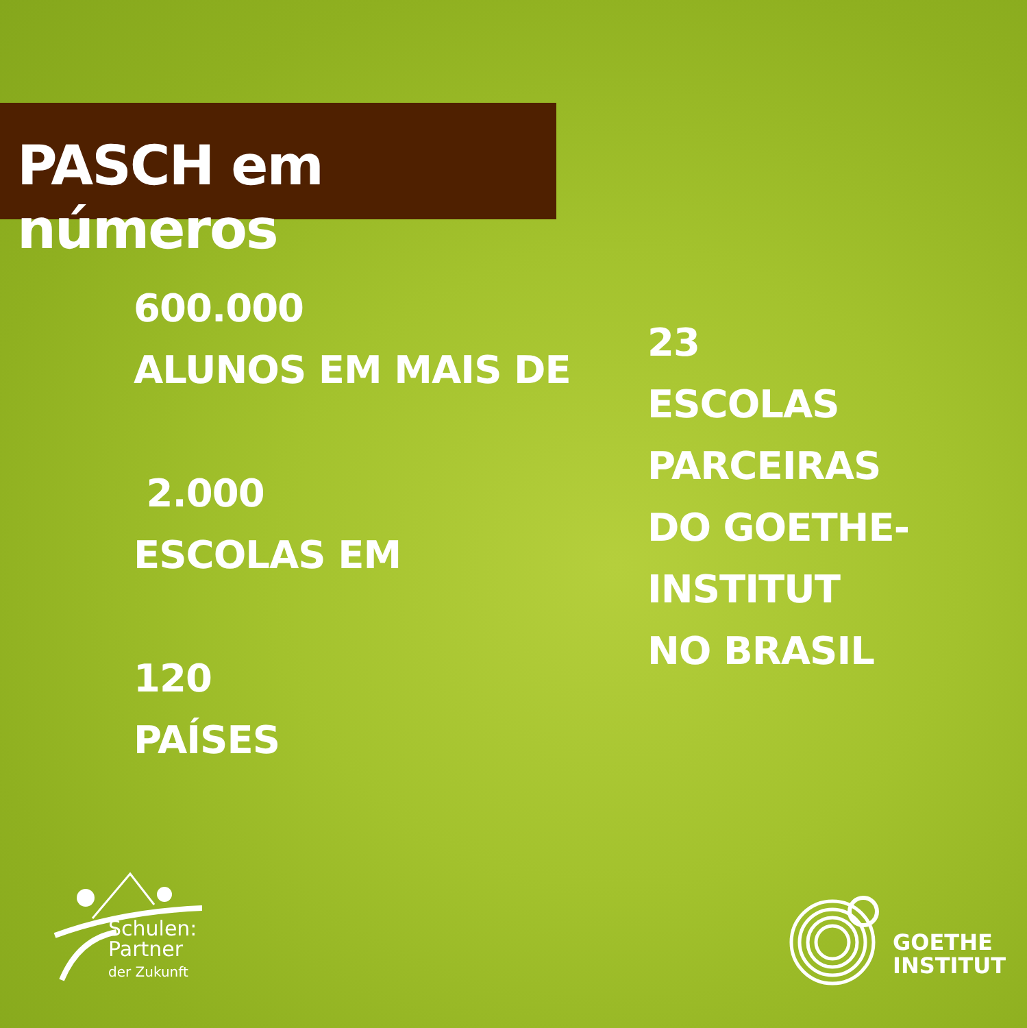PASCH em números
600.000
ALUNOS EM MAIS DE
2.000
ESCOLAS EM
120
PAÍSES
23
ESCOLAS
PARCEIRAS
DO GOETHE-
INSTITUT
NO BRASIL
Schulen:
Partner
der Zukunft
GOETHE
INSTITUT